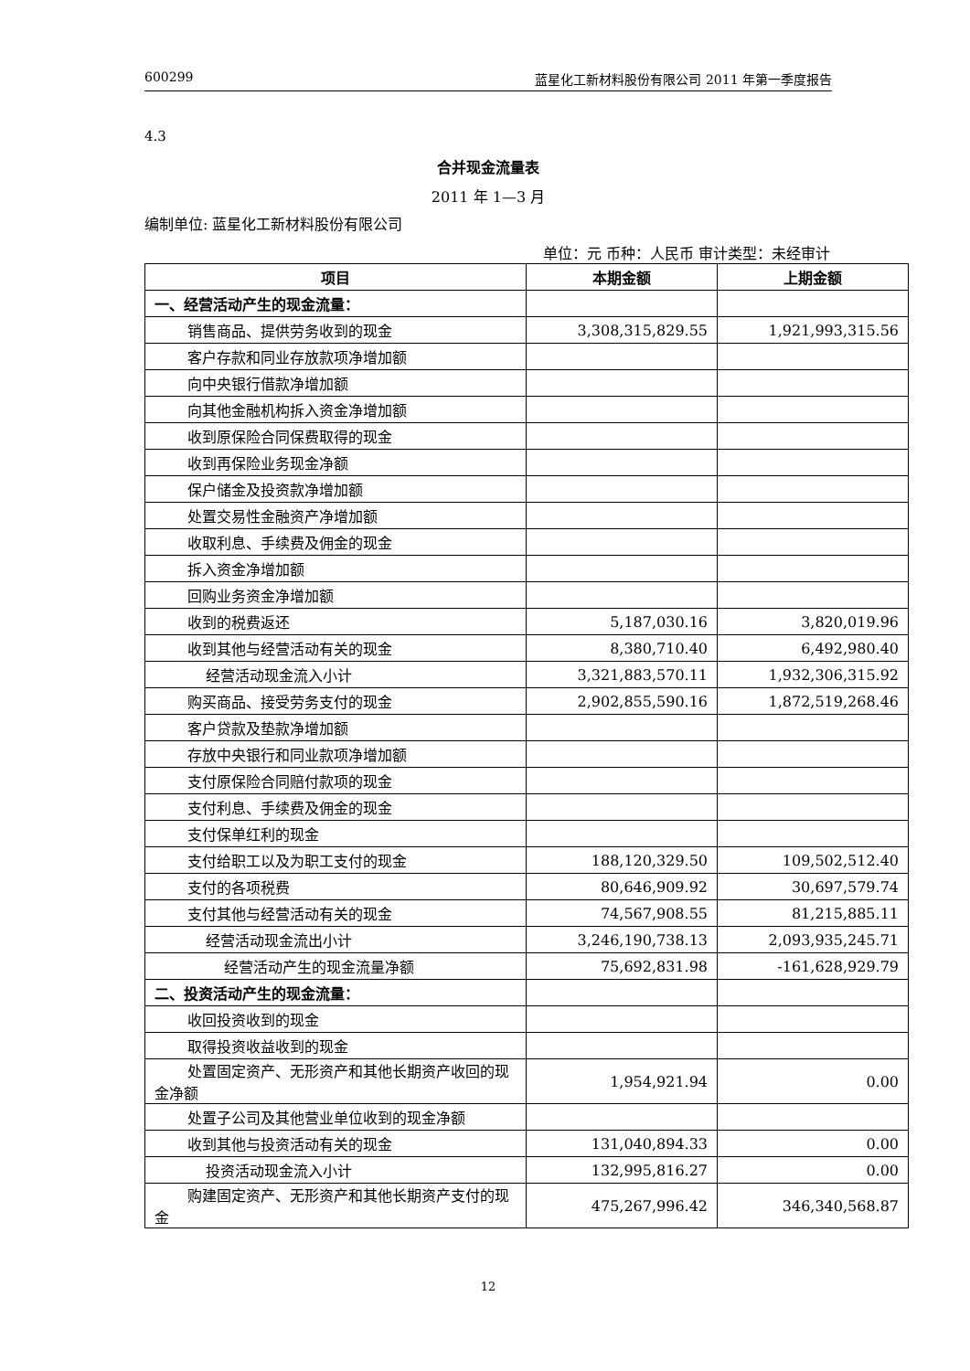600299 蓝星化工新材料股份有限公司 2011 年第一季度报告
4.3
合并现金流量表
2011 年 1—3 月
编制单位: 蓝星化工新材料股份有限公司
单位：元 币种：人民币 审计类型：未经审计
| 项目 | 本期金额 | 上期金额 |
| --- | --- | --- |
| 一、经营活动产生的现金流量： | | |
| 销售商品、提供劳务收到的现金 | 3,308,315,829.55 | 1,921,993,315.56 |
| 客户存款和同业存放款项净增加额 | | |
| 向中央银行借款净增加额 | | |
| 向其他金融机构拆入资金净增加额 | | |
| 收到原保险合同保费取得的现金 | | |
| 收到再保险业务现金净额 | | |
| 保户储金及投资款净增加额 | | |
| 处置交易性金融资产净增加额 | | |
| 收取利息、手续费及佣金的现金 | | |
| 拆入资金净增加额 | | |
| 回购业务资金净增加额 | | |
| 收到的税费返还 | 5,187,030.16 | 3,820,019.96 |
| 收到其他与经营活动有关的现金 | 8,380,710.40 | 6,492,980.40 |
| 经营活动现金流入小计 | 3,321,883,570.11 | 1,932,306,315.92 |
| 购买商品、接受劳务支付的现金 | 2,902,855,590.16 | 1,872,519,268.46 |
| 客户贷款及垫款净增加额 | | |
| 存放中央银行和同业款项净增加额 | | |
| 支付原保险合同赔付款项的现金 | | |
| 支付利息、手续费及佣金的现金 | | |
| 支付保单红利的现金 | | |
| 支付给职工以及为职工支付的现金 | 188,120,329.50 | 109,502,512.40 |
| 支付的各项税费 | 80,646,909.92 | 30,697,579.74 |
| 支付其他与经营活动有关的现金 | 74,567,908.55 | 81,215,885.11 |
| 经营活动现金流出小计 | 3,246,190,738.13 | 2,093,935,245.71 |
| 经营活动产生的现金流量净额 | 75,692,831.98 | -161,628,929.79 |
| 二、投资活动产生的现金流量： | | |
| 收回投资收到的现金 | | |
| 取得投资收益收到的现金 | | |
| 处置固定资产、无形资产和其他长期资产收回的现金净额 | 1,954,921.94 | 0.00 |
| 处置子公司及其他营业单位收到的现金净额 | | |
| 收到其他与投资活动有关的现金 | 131,040,894.33 | 0.00 |
| 投资活动现金流入小计 | 132,995,816.27 | 0.00 |
| 购建固定资产、无形资产和其他长期资产支付的现金 | 475,267,996.42 | 346,340,568.87 |
12